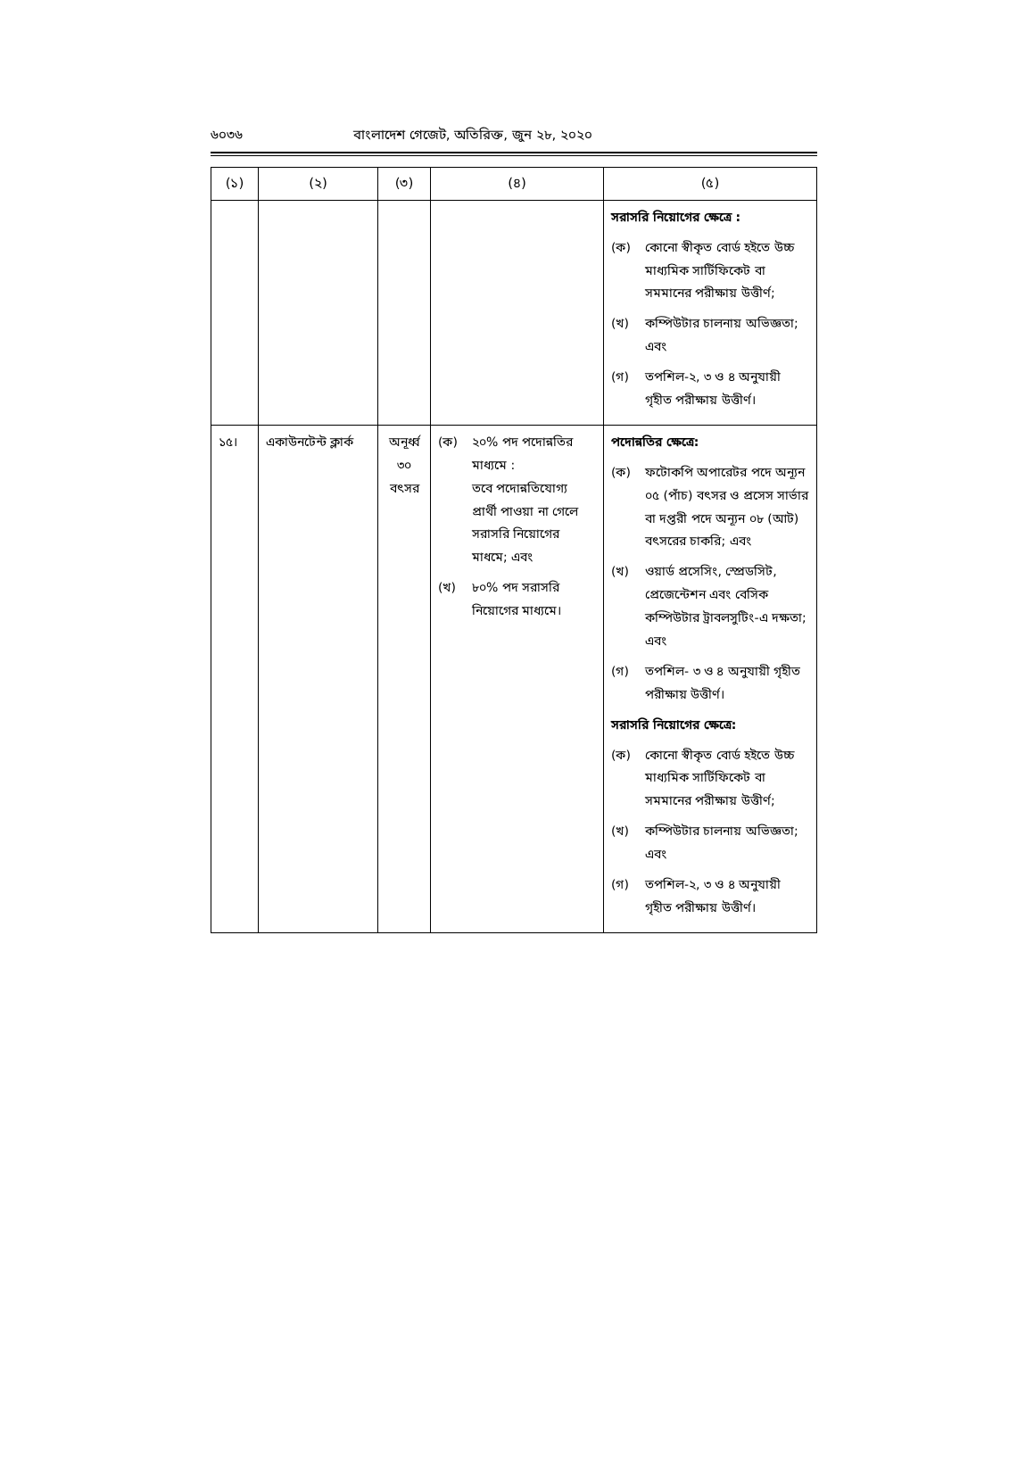৬০৩৬ বাংলাদেশ গেজেট, অতিরিক্ত, জুন ২৮, ২০২০
| (১) | (২) | (৩) | (৪) | (৫) |
| --- | --- | --- | --- | --- |
| | | | | সরাসরি নিয়োগের ক্ষেত্রে : (ক) কোনো স্বীকৃত বোর্ড হইতে উচ্চ মাধ্যমিক সার্টিফিকেট বা সমমানের পরীক্ষায় উত্তীর্ণ; (খ) কম্পিউটার চালনায় অভিজ্ঞতা; এবং (গ) তপশিল-২, ৩ ও ৪ অনুযায়ী গৃহীত পরীক্ষায় উত্তীর্ণ। |
| ১৫। | একাউনটেন্ট ক্লার্ক | অনূর্ধ্ব ৩০ বৎসর | (ক) ২০% পদ পদোন্নতির মাধ্যমে : তবে পদোন্নতিযোগ্য প্রার্থী পাওয়া না গেলে সরাসরি নিয়োগের মাধমে; এবং (খ) ৮০% পদ সরাসরি নিয়োগের মাধ্যমে। | পদোন্নতির ক্ষেত্রে: (ক) ফটোকপি অপারেটর পদে অন্যূন ০৫ (পাঁচ) বৎসর ও প্রসেস সার্ভার বা দপ্তরী পদে অন্যূন ০৮ (আট) বৎসরের চাকরি; এবং (খ) ওয়ার্ড প্রসেসিং, স্প্রেডসিট, প্রেজেন্টেশন এবং বেসিক কম্পিউটার ট্রাবলসুটিং-এ দক্ষতা; এবং (গ) তপশিল- ৩ ও ৪ অনুযায়ী গৃহীত পরীক্ষায় উত্তীর্ণ। সরাসরি নিয়োগের ক্ষেত্রে: (ক) কোনো স্বীকৃত বোর্ড হইতে উচ্চ মাধ্যমিক সার্টিফিকেট বা সমমানের পরীক্ষায় উত্তীর্ণ; (খ) কম্পিউটার চালনায় অভিজ্ঞতা; এবং (গ) তপশিল-২, ৩ ও ৪ অনুযায়ী গৃহীত পরীক্ষায় উত্তীর্ণ। |